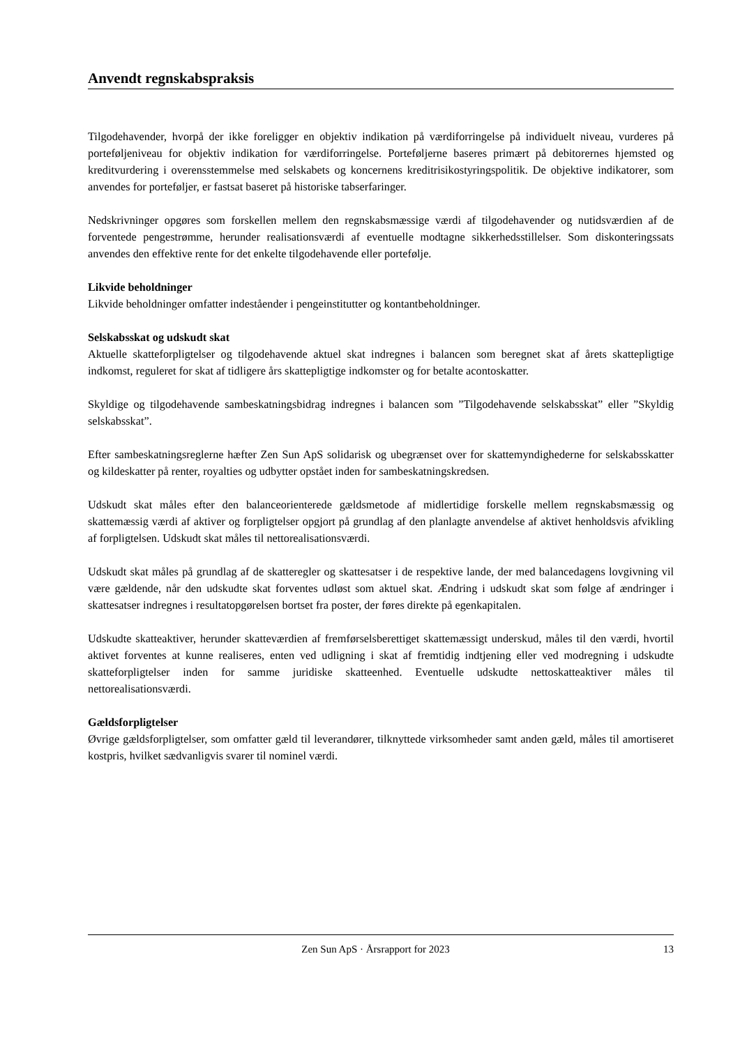Anvendt regnskabspraksis
Tilgodehavender, hvorpå der ikke foreligger en objektiv indikation på værdiforringelse på individuelt niveau, vurderes på porteføljeniveau for objektiv indikation for værdiforringelse. Porteføljerne baseres primært på debitorernes hjemsted og kreditvurdering i overensstemmelse med selskabets og koncernens kreditrisikostyringspolitik. De objektive indikatorer, som anvendes for porteføljer, er fastsat baseret på historiske tabserfaringer.
Nedskrivninger opgøres som forskellen mellem den regnskabsmæssige værdi af tilgodehavender og nutidsværdien af de forventede pengestrømme, herunder realisationsværdi af eventuelle modtagne sikkerhedsstillelser. Som diskonteringssats anvendes den effektive rente for det enkelte tilgodehavende eller portefølje.
Likvide beholdninger
Likvide beholdninger omfatter indeståender i pengeinstitutter og kontantbeholdninger.
Selskabsskat og udskudt skat
Aktuelle skatteforpligtelser og tilgodehavende aktuel skat indregnes i balancen som beregnet skat af årets skattepligtige indkomst, reguleret for skat af tidligere års skattepligtige indkomster og for betalte acontoskatter.
Skyldige og tilgodehavende sambeskatningsbidrag indregnes i balancen som ”Tilgodehavende selskabsskat” eller ”Skyldig selskabsskat”.
Efter sambeskatningsreglerne hæfter Zen Sun ApS solidarisk og ubegrænset over for skattemyndighederne for selskabsskatter og kildeskatter på renter, royalties og udbytter opstået inden for sambeskatningskredsen.
Udskudt skat måles efter den balanceorienterede gældsmetode af midlertidige forskelle mellem regnskabsmæssig og skattemæssig værdi af aktiver og forpligtelser opgjort på grundlag af den planlagte anvendelse af aktivet henholdsvis afvikling af forpligtelsen. Udskudt skat måles til nettorealisationsværdi.
Udskudt skat måles på grundlag af de skatteregler og skattesatser i de respektive lande, der med balancedagens lovgivning vil være gældende, når den udskudte skat forventes udløst som aktuel skat. Ændring i udskudt skat som følge af ændringer i skattesatser indregnes i resultatopgørelsen bortset fra poster, der føres direkte på egenkapitalen.
Udskudte skatteaktiver, herunder skatteværdien af fremførselsberettiget skattemæssigt underskud, måles til den værdi, hvortil aktivet forventes at kunne realiseres, enten ved udligning i skat af fremtidig indtjening eller ved modregning i udskudte skatteforpligtelser inden for samme juridiske skatteenhed. Eventuelle udskudte nettoskatteaktiver måles til nettorealisationsværdi.
Gældsforpligtelser
Øvrige gældsforpligtelser, som omfatter gæld til leverandører, tilknyttede virksomheder samt anden gæld, måles til amortiseret kostpris, hvilket sædvanligvis svarer til nominel værdi.
Zen Sun ApS · Årsrapport for 2023 13